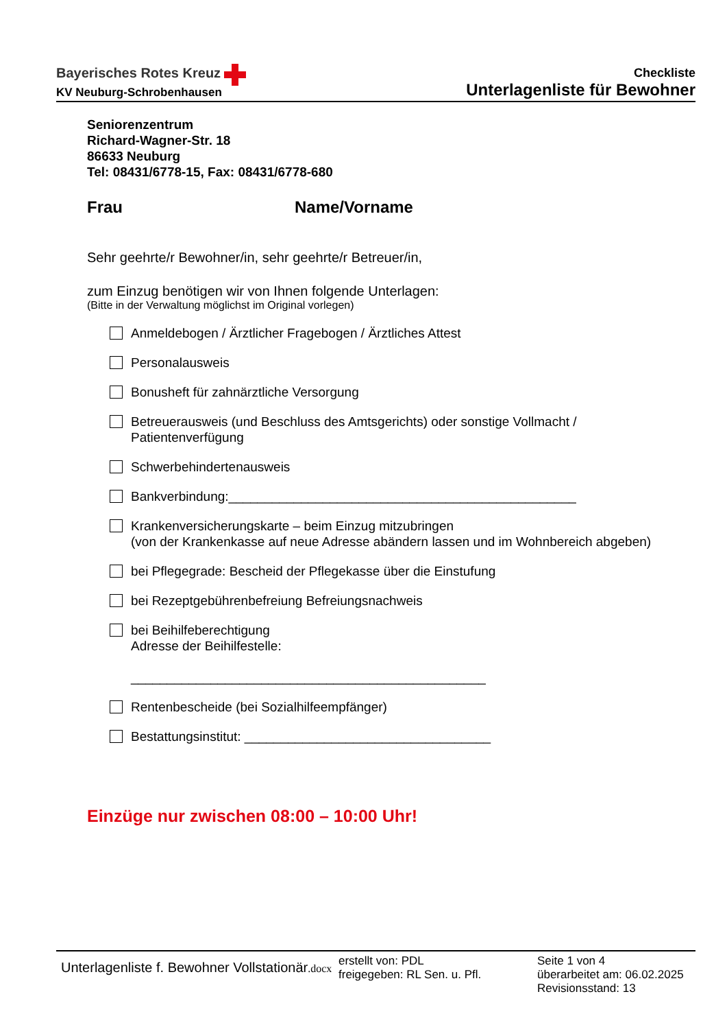Bayerisches Rotes Kreuz
KV Neuburg-Schrobenhausen
Checkliste
Unterlagenliste für Bewohner
Seniorenzentrum
Richard-Wagner-Str. 18
86633 Neuburg
Tel: 08431/6778-15, Fax: 08431/6778-680
Frau Name/Vorname
Sehr geehrte/r Bewohner/in, sehr geehrte/r Betreuer/in,
zum Einzug benötigen wir von Ihnen folgende Unterlagen:
(Bitte in der Verwaltung möglichst im Original vorlegen)
Anmeldebogen / Ärztlicher Fragebogen / Ärztliches Attest
Personalausweis
Bonusheft für zahnärztliche Versorgung
Betreuerausweis (und Beschluss des Amtsgerichts) oder sonstige Vollmacht / Patientenverfügung
Schwerbehindertenausweis
Bankverbindung:________________________________________________
Krankenversicherungskarte – beim Einzug mitzubringen
(von der Krankenkasse auf neue Adresse abändern lassen und im Wohnbereich abgeben)
bei Pflegegrade: Bescheid der Pflegekasse über die Einstufung
bei Rezeptgebührenbefreiung Befreiungsnachweis
bei Beihilfeberechtigung
Adresse der Beihilfestelle:
_________________________________________________
Rentenbescheide (bei Sozialhilfeempfänger)
Bestattungsinstitut: __________________________________
Einzüge nur zwischen 08:00 – 10:00 Uhr!
Unterlagenliste f. Bewohner Vollstationär.docx
erstellt von: PDL
freigegeben: RL Sen. u. Pfl.
Seite 1 von 4
überarbeitet am: 06.02.2025
Revisionsstand: 13